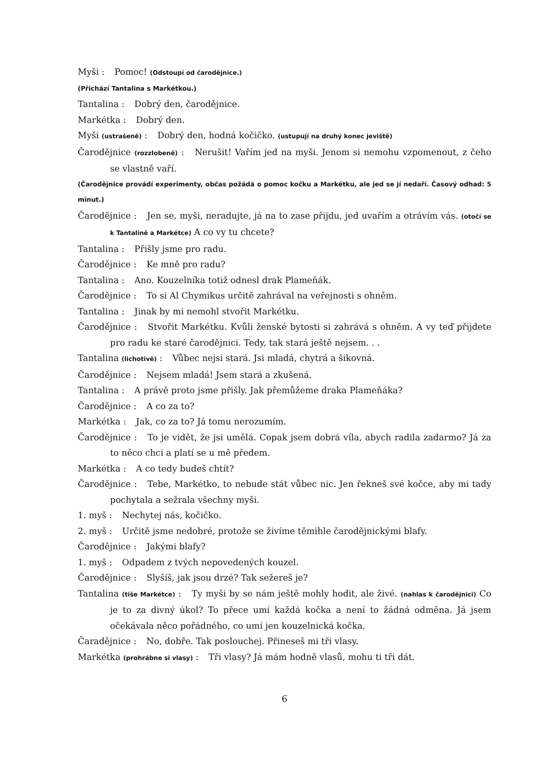Myši : Pomoc! (Odstoupí od čarodějnice.)
(Přichází Tantalina s Markétkou.)
Tantalina : Dobrý den, čarodějnice.
Markétka : Dobrý den.
Myši (ustrašeně) : Dobrý den, hodná kočičko. (ustupují na druhý konec jeviště)
Čarodějnice (rozzlobeně) : Nerušit! Vařím jed na myši. Jenom si nemohu vzpomenout, z čeho se vlastně vaří.
(Čarodějnice provádí experimenty, občas požádá o pomoc kočku a Markétku, ale jed se jí nedaří. Časový odhad: 5 minut.)
Čarodějnice : Jen se, myši, neradujte, já na to zase přijdu, jed uvařím a otrávím vás. (otočí se k Tantalině a Markétce) A co vy tu chcete?
Tantalina : Přišly jsme pro radu.
Čarodějnice : Ke mně pro radu?
Tantalina : Ano. Kouzelníka totiž odnesl drak Plameňák.
Čarodějnice : To si Al Chymikus určitě zahrával na veřejnosti s ohněm.
Tantalina : Jinak by mi nemohl stvořit Markétku.
Čarodějnice : Stvořit Markétku. Kvůli ženské bytosti si zahrává s ohněm. A vy teď přijdete pro radu ke staré čarodějnici. Tedy, tak stará ještě nejsem. . .
Tantalina (lichotivě) : Vůbec nejsi stará. Jsi mladá, chytrá a šikovná.
Čarodějnice : Nejsem mladá! Jsem stará a zkušená.
Tantalina : A právě proto jsme přišly. Jak přemůžeme draka Plameňáka?
Čarodějnice : A co za to?
Markétka : Jak, co za to? Já tomu nerozumím.
Čarodějnice : To je vidět, že jsi umělá. Copak jsem dobrá víla, abych radila zadarmo? Já za to něco chci a platí se u mě předem.
Markétka : A co tedy budeš chtít?
Čarodějnice : Tebe, Markétko, to nebude stát vůbec nic. Jen řekneš své kočce, aby mi tady pochytala a sežrala všechny myši.
1. myš : Nechytej nás, kočičko.
2. myš : Určitě jsme nedobré, protože se živíme těmihle čarodějnickými blafy.
Čarodějnice : Jakými blafy?
1. myš : Odpadem z tvých nepovedených kouzel.
Čarodějnice : Slyšíš, jak jsou drzé? Tak sežereš je?
Tantalina (tiše Markétce) : Ty myši by se nám ještě mohly hodit, ale živé. (nahlas k čarodějnici) Co je to za divný úkol? To přece umí každá kočka a není to žádná odměna. Já jsem očekávala něco pořádného, co umí jen kouzelnická kočka.
Čaradějnice : No, dobře. Tak poslouchej. Přineseš mi tři vlasy.
Markétka (prohrábne si vlasy) : Tři vlasy? Já mám hodně vlasů, mohu ti tři dát.
6